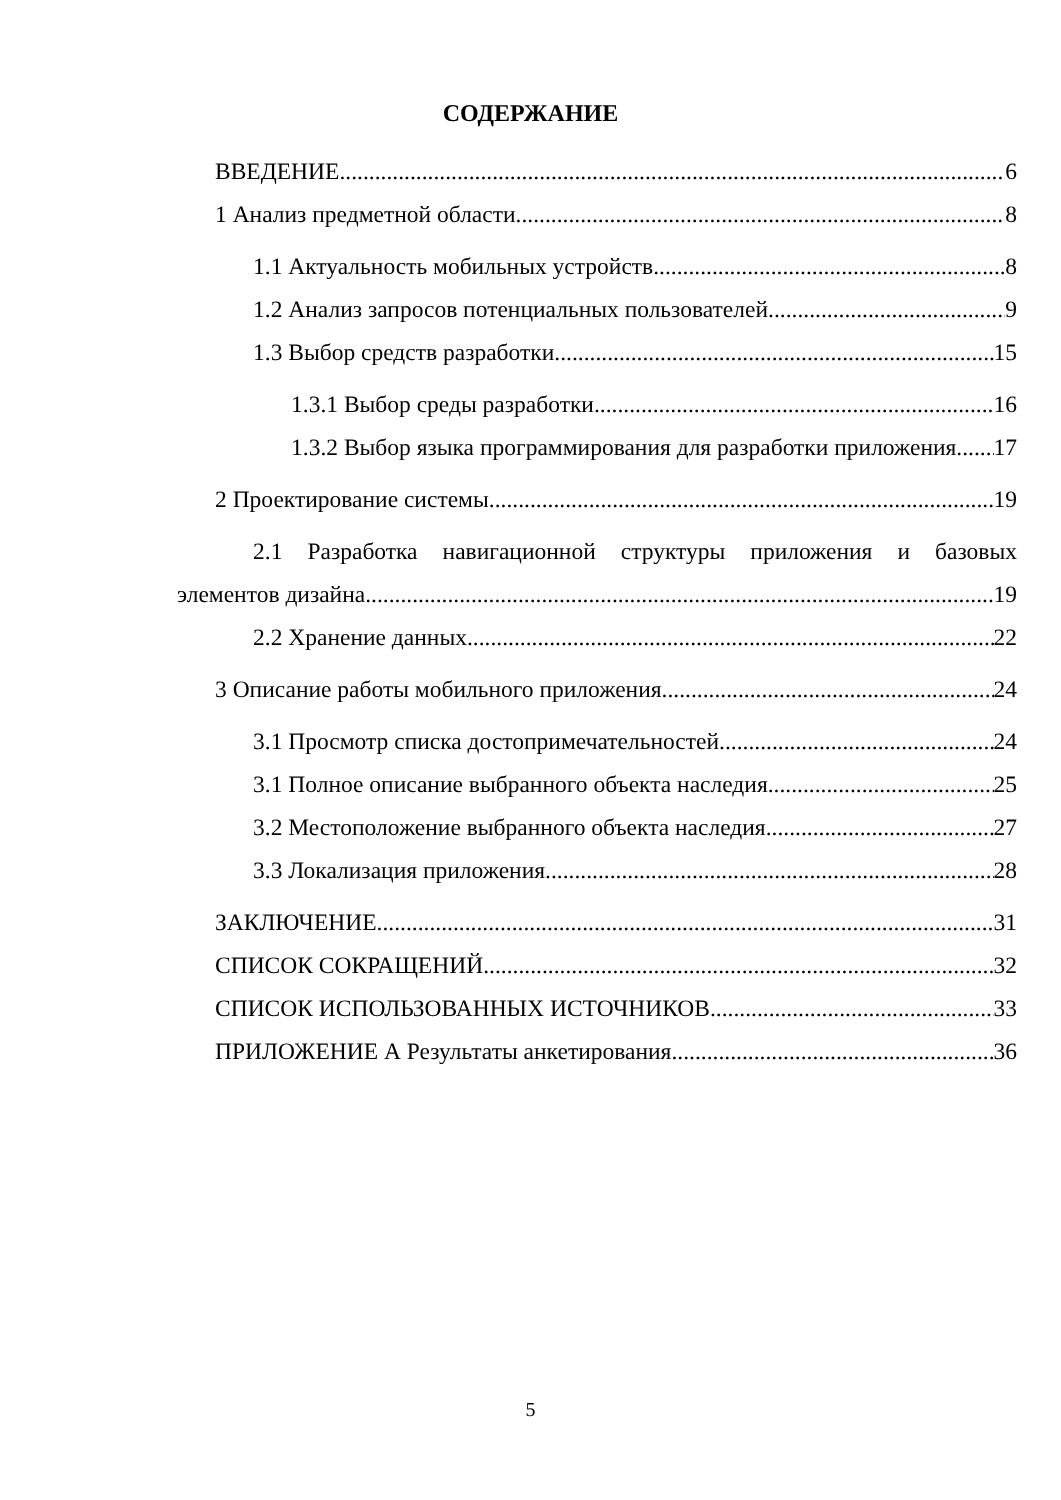СОДЕРЖАНИЕ
ВВЕДЕНИЕ 6
1 Анализ предметной области 8
1.1 Актуальность мобильных устройств 8
1.2 Анализ запросов потенциальных пользователей 9
1.3 Выбор средств разработки 15
1.3.1 Выбор среды разработки 16
1.3.2 Выбор языка программирования для разработки приложения 17
2 Проектирование системы 19
2.1 Разработка навигационной структуры приложения и базовых
элементов дизайна 19
2.2 Хранение данных 22
3 Описание работы мобильного приложения 24
3.1 Просмотр списка достопримечательностей 24
3.1 Полное описание выбранного объекта наследия 25
3.2 Местоположение выбранного объекта наследия 27
3.3 Локализация приложения 28
ЗАКЛЮЧЕНИЕ 31
СПИСОК СОКРАЩЕНИЙ 32
СПИСОК ИСПОЛЬЗОВАННЫХ ИСТОЧНИКОВ 33
ПРИЛОЖЕНИЕ А Результаты анкетирования 36
5